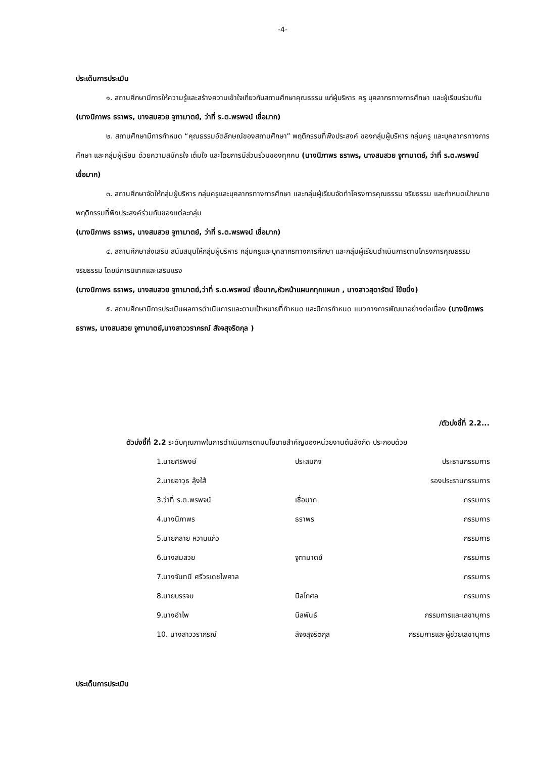-4-
ประเด็นการประเมิน
๑. สถานศึกษามีการให้ความรู้และสร้างความเข้าใจเกี่ยวกับสถานศึกษาคุณธรรม แก่ผู้บริหาร ครู บุคลากรทางการศึกษา และผู้เรียนร่วมกัน (นางนิภาพร ธราพร, นางสมสวย จูฑามาตย์, ว่าที่ ร.ต.พรพจน์ เชื่อมาก)
๒. สถานศึกษามีการกำหนด “คุณธรรมอัตลักษณ์ของสถานศึกษา” พฤติกรรมที่พึงประสงค์ ของกลุ่มผู้บริหาร กลุ่มครู และบุคลากรทางการศึกษา และกลุ่มผู้เรียน ด้วยความสมัครใจ เต็มใจ และโดยการมีส่วนร่วมของทุกคน (นางนิภาพร ธราพร, นางสมสวย จูฑามาตย์, ว่าที่ ร.ต.พรพจน์ เชื่อมาก)
๓. สถานศึกษาจัดให้กลุ่มผู้บริหาร กลุ่มครูและบุคลากรทางการศึกษา และกลุ่มผู้เรียนจัดทำโครงการคุณธรรม จริยธรรม และกำหนดเป้าหมาย พฤติกรรมที่พึงประสงค์ร่วมกันของแต่ละกลุ่ม
(นางนิภาพร ธราพร, นางสมสวย จูฑามาตย์, ว่าที่ ร.ต.พรพจน์ เชื่อมาก)
๔. สถานศึกษาส่งเสริม สนับสนุนให้กลุ่มผู้บริหาร กลุ่มครูและบุคลากรทางการศึกษา และกลุ่มผู้เรียนดำเนินการตามโครงการคุณธรรม จริยธรรม โดยมีการนิเทศและเสริมแรง
(นางนิภาพร ธราพร, นางสมสวย จูฑามาตย์,ว่าที่ ร.ต.พรพจน์ เชื่อมาก,หัวหน้าแผนกทุกแผนก , นางสาวสุดารัตน์ โข้ยนึ่ง)
๕. สถานศึกษามีการประเมินผลการดำเนินการและตามเป้าหมายที่กำหนด และมีการกำหนด แนวทางการพัฒนาอย่างต่อเนื่อง (นางนิภาพร ธราพร, นางสมสวย จูฑามาตย์,นางสาววราภรณ์ สัจจสุจริตกุล )
/ตัวบ่งชี้ที่ 2.2...
ตัวบ่งชี้ที่ 2.2 ระดับคุณภาพในการดำเนินการตามนโยบายสำคัญของหน่วยงานต้นสังกัด ประกอบด้วย
| 1.นายศิริพงษ์ | ประสมกิจ | ประธานกรรมการ |
| 2.นายอาวุธ ลุ้งใส้ | | รองประธานกรรมการ |
| 3.ว่าที่ ร.ต.พรพจน์ | เชื่อมาก | กรรมการ |
| 4.นางนิภาพร | ธราพร | กรรมการ |
| 5.นายกลาย หวานแก้ว | | กรรมการ |
| 6.นางสมสวย | จูฑามาตย์ | กรรมการ |
| 7.นางจันทนี ศรีวรเดชไพศาล | | กรรมการ |
| 8.นายบรรจบ | นิลโกศล | กรรมการ |
| 9.นางอำไพ | นิลพันธ์ | กรรมการและเลขานุการ |
| 10. นางสาววราภรณ์ | สัจจสุจริตกุล | กรรมการและผู้ช่วยเลขานุการ |
ประเด็นการประเมิน